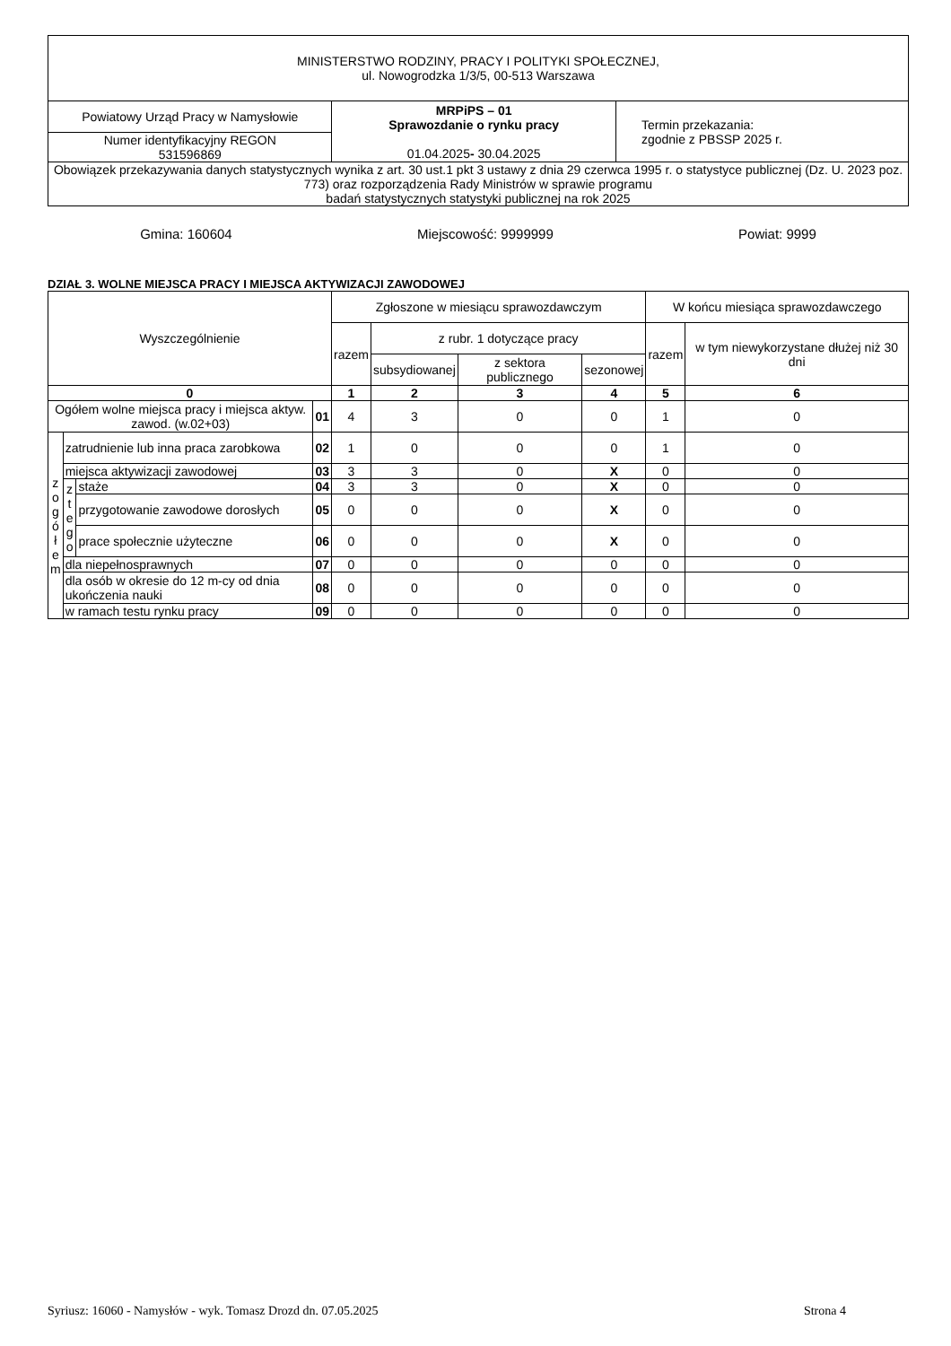| MINISTERSTWO RODZINY, PRACY I POLITYKI SPOŁECZNEJ, ul. Nowogrodzka 1/3/5, 00-513 Warszawa | | |
| Powiatowy Urząd Pracy w Namysłowie | MRPiPS – 01 Sprawozdanie o rynku pracy 01.04.2025 - 30.04.2025 | Termin przekazania: zgodnie z PBSSP 2025 r. |
| Numer identyfikacyjny REGON 531596869 | | |
| Obowiązek przekazywania danych statystycznych wynika z art. 30 ust.1 pkt 3 ustawy z dnia 29 czerwca 1995 r. o statystyce publicznej (Dz. U. 2023 poz. 773) oraz rozporządzenia Rady Ministrów w sprawie programu badań statystycznych statystyki publicznej na rok 2025 | | |
Gmina: 160604 Miejscowość: 9999999 Powiat: 9999
DZIAŁ 3. WOLNE MIEJSCA PRACY I MIEJSCA AKTYWIZACJI ZAWODOWEJ
| Wyszczególnienie | | | | Zgłoszone w miesiącu sprawozdawczym | | | | W końcu miesiąca sprawozdawczego | |
| --- | --- | --- | --- | --- | --- | --- | --- | --- | --- |
| | | | | razem | z rubr. 1 dotyczące pracy | | | razem | w tym niewykorzystane dłużej niż 30 dni |
| | | | | | subsydiowanej | z sektora publicznego | sezonowej | | |
| 0 | | | | 1 | 2 | 3 | 4 | 5 | 6 |
| Ogółem wolne miejsca pracy i miejsca aktyw. zawod. (w.02+03) | | | 01 | 4 | 3 | 0 | 0 | 1 | 0 |
| z o g ó ł e m | zatrudnienie lub inna praca zarobkowa | | 02 | 1 | 0 | 0 | 0 | 1 | 0 |
| | miejsca aktywizacji zawodowej | | 03 | 3 | 3 | 0 | X | 0 | 0 |
| | z t e g o | staże | 04 | 3 | 3 | 0 | X | 0 | 0 |
| | | przygotowanie zawodowe dorosłych | 05 | 0 | 0 | 0 | X | 0 | 0 |
| | | prace społecznie użyteczne | 06 | 0 | 0 | 0 | X | 0 | 0 |
| | dla niepełnosprawnych | | 07 | 0 | 0 | 0 | 0 | 0 | 0 |
| | dla osób w okresie do 12 m-cy od dnia ukończenia nauki | | 08 | 0 | 0 | 0 | 0 | 0 | 0 |
| | w ramach testu rynku pracy | | 09 | 0 | 0 | 0 | 0 | 0 | 0 |
Syriusz: 16060 - Namysłów - wyk. Tomasz Drozd dn. 07.05.2025 Strona 4